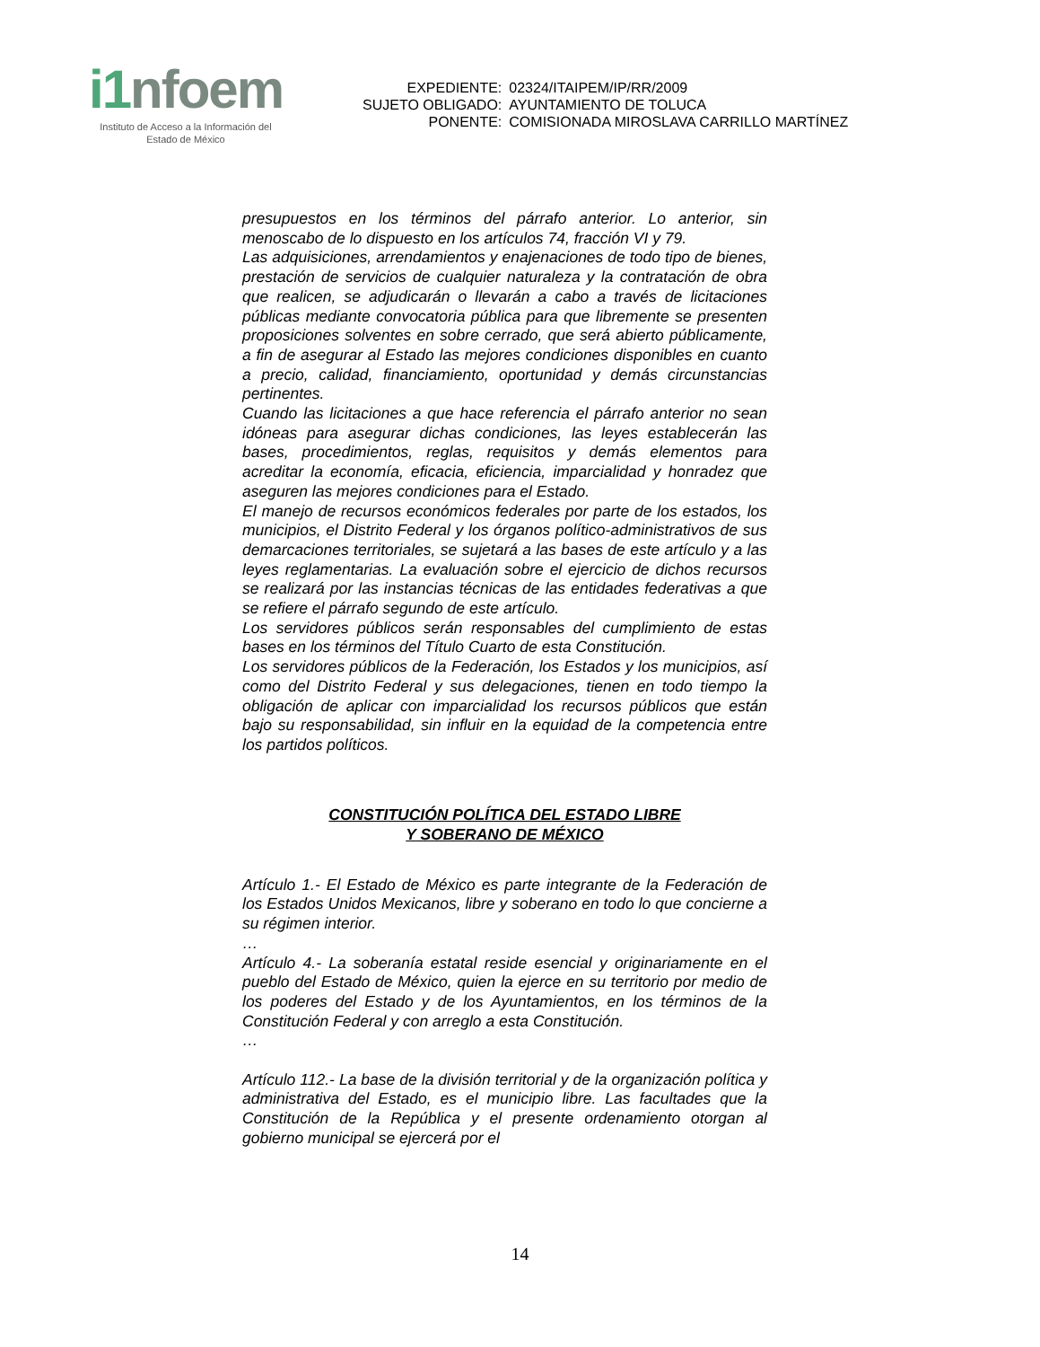i1nfoem
Instituto de Acceso a la Información del
Estado de México
| EXPEDIENTE: | 02324/ITAIPEM/IP/RR/2009 |
| SUJETO OBLIGADO: | AYUNTAMIENTO DE TOLUCA |
| PONENTE: | COMISIONADA MIROSLAVA CARRILLO MARTÍNEZ |
presupuestos en los términos del párrafo anterior. Lo anterior, sin menoscabo de lo dispuesto en los artículos 74, fracción VI y 79.
Las adquisiciones, arrendamientos y enajenaciones de todo tipo de bienes, prestación de servicios de cualquier naturaleza y la contratación de obra que realicen, se adjudicarán o llevarán a cabo a través de licitaciones públicas mediante convocatoria pública para que libremente se presenten proposiciones solventes en sobre cerrado, que será abierto públicamente, a fin de asegurar al Estado las mejores condiciones disponibles en cuanto a precio, calidad, financiamiento, oportunidad y demás circunstancias pertinentes.
Cuando las licitaciones a que hace referencia el párrafo anterior no sean idóneas para asegurar dichas condiciones, las leyes establecerán las bases, procedimientos, reglas, requisitos y demás elementos para acreditar la economía, eficacia, eficiencia, imparcialidad y honradez que aseguren las mejores condiciones para el Estado.
El manejo de recursos económicos federales por parte de los estados, los municipios, el Distrito Federal y los órganos político-administrativos de sus demarcaciones territoriales, se sujetará a las bases de este artículo y a las leyes reglamentarias. La evaluación sobre el ejercicio de dichos recursos se realizará por las instancias técnicas de las entidades federativas a que se refiere el párrafo segundo de este artículo.
Los servidores públicos serán responsables del cumplimiento de estas bases en los términos del Título Cuarto de esta Constitución.
Los servidores públicos de la Federación, los Estados y los municipios, así como del Distrito Federal y sus delegaciones, tienen en todo tiempo la obligación de aplicar con imparcialidad los recursos públicos que están bajo su responsabilidad, sin influir en la equidad de la competencia entre los partidos políticos.
CONSTITUCIÓN POLÍTICA DEL ESTADO LIBRE
Y SOBERANO DE MÉXICO
Artículo 1.- El Estado de México es parte integrante de la Federación de los Estados Unidos Mexicanos, libre y soberano en todo lo que concierne a su régimen interior.
…
Artículo 4.- La soberanía estatal reside esencial y originariamente en el pueblo del Estado de México, quien la ejerce en su territorio por medio de los poderes del Estado y de los Ayuntamientos, en los términos de la Constitución Federal y con arreglo a esta Constitución.
…
Artículo 112.- La base de la división territorial y de la organización política y administrativa del Estado, es el municipio libre. Las facultades que la Constitución de la República y el presente ordenamiento otorgan al gobierno municipal se ejercerá por el
14